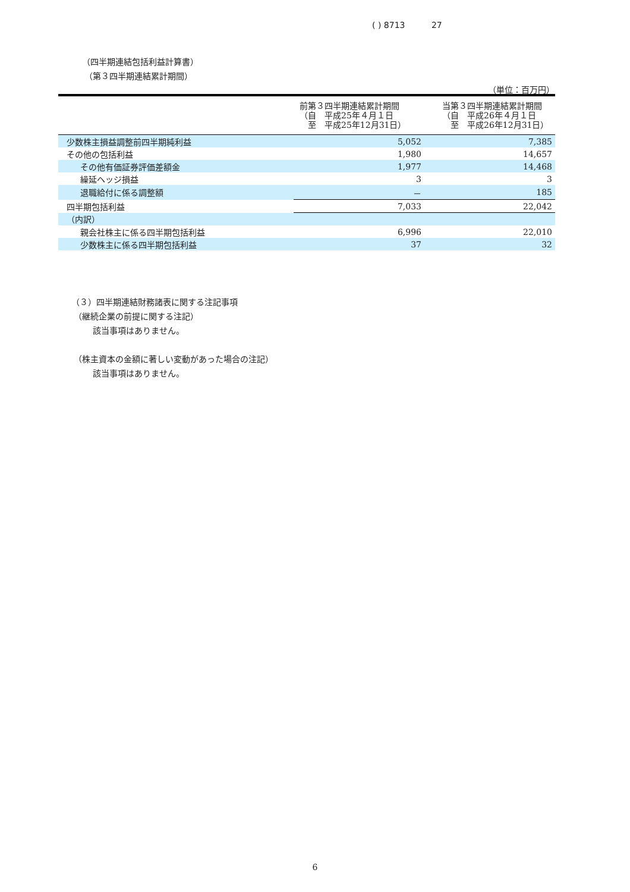( ) 8713 27
（四半期連結包括利益計算書）
（第３四半期連結累計期間）
（単位：百万円）
| | 前第３四半期連結累計期間 （自 平成25年４月１日 至 平成25年12月31日） | 当第３四半期連結累計期間 （自 平成26年４月１日 至 平成26年12月31日） |
| --- | --- | --- |
| 少数株主損益調整前四半期純利益 | 5,052 | 7,385 |
| その他の包括利益 | 1,980 | 14,657 |
| その他有価証券評価差額金 | 1,977 | 14,468 |
| 繰延ヘッジ損益 | 3 | 3 |
| 退職給付に係る調整額 | － | 185 |
| 四半期包括利益 | 7,033 | 22,042 |
| （内訳） | | |
| 親会社株主に係る四半期包括利益 | 6,996 | 22,010 |
| 少数株主に係る四半期包括利益 | 37 | 32 |
（３）四半期連結財務諸表に関する注記事項
（継続企業の前提に関する注記）
該当事項はありません。
（株主資本の金額に著しい変動があった場合の注記）
該当事項はありません。
6